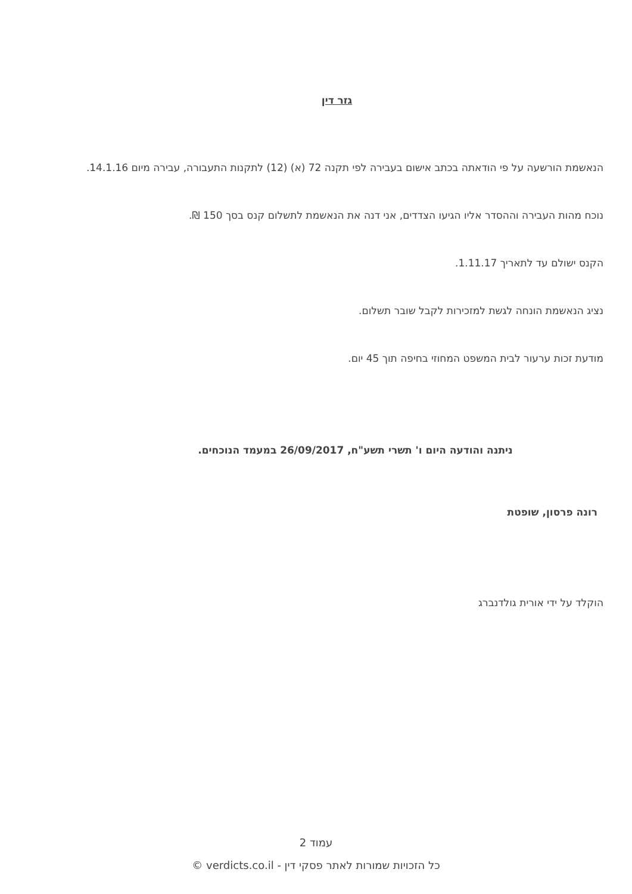גזר דין
הנאשמת הורשעה על פי הודאתה בכתב אישום בעבירה לפי תקנה 72 (א) (12) לתקנות התעבורה, עבירה מיום 14.1.16.
נוכח מהות העבירה וההסדר אליו הגיעו הצדדים, אני דנה את הנאשמת לתשלום קנס בסך 150 ₪.
הקנס ישולם עד לתאריך 1.11.17.
נציג הנאשמת הונחה לגשת למזכירות לקבל שובר תשלום.
מודעת זכות ערעור לבית המשפט המחוזי בחיפה תוך 45 יום.
ניתנה והודעה היום ו' תשרי תשע"ח, 26/09/2017 במעמד הנוכחים.
רונה פרסון, שופטת
הוקלד על ידי אורית גולדנברג
עמוד 2
כל הזכויות שמורות לאתר פסקי דין - verdicts.co.il ©